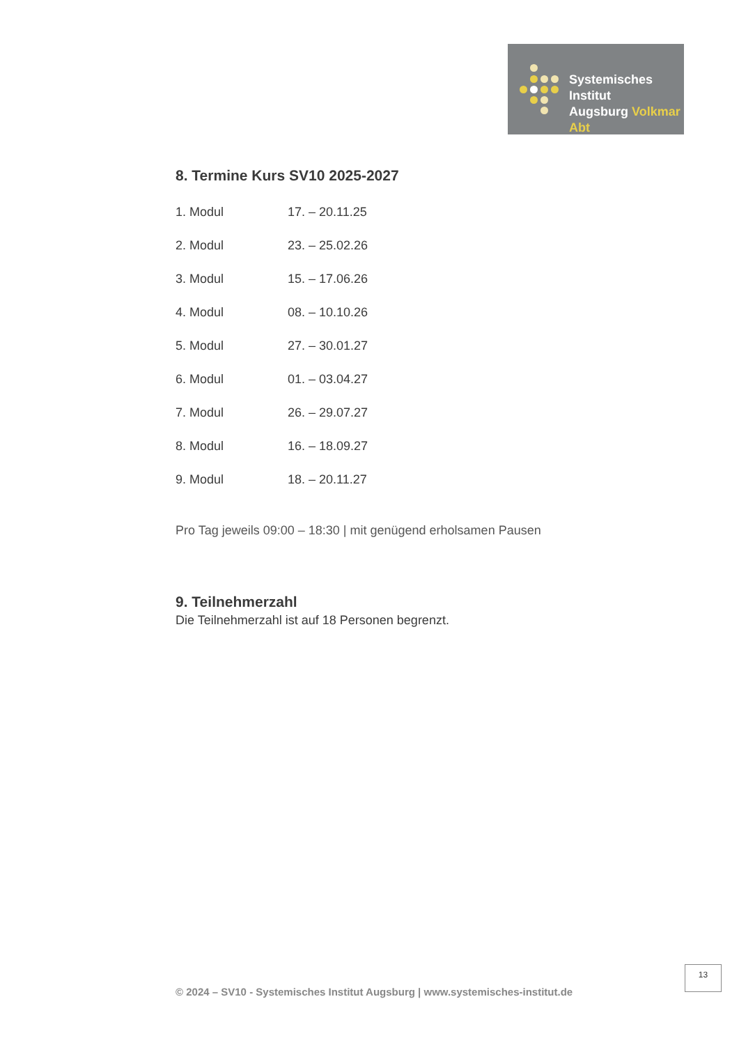Systemisches Institut
Augsburg Volkmar Abt
8. Termine Kurs SV10 2025-2027
1. Modul 17. – 20.11.25
2. Modul 23. – 25.02.26
3. Modul 15. – 17.06.26
4. Modul 08. – 10.10.26
5. Modul 27. – 30.01.27
6. Modul 01. – 03.04.27
7. Modul 26. – 29.07.27
8. Modul 16. – 18.09.27
9. Modul 18. – 20.11.27
Pro Tag jeweils 09:00 – 18:30 | mit genügend erholsamen Pausen
9. Teilnehmerzahl
Die Teilnehmerzahl ist auf 18 Personen begrenzt.
13
© 2024 – SV10 - Systemisches Institut Augsburg | www.systemisches-institut.de